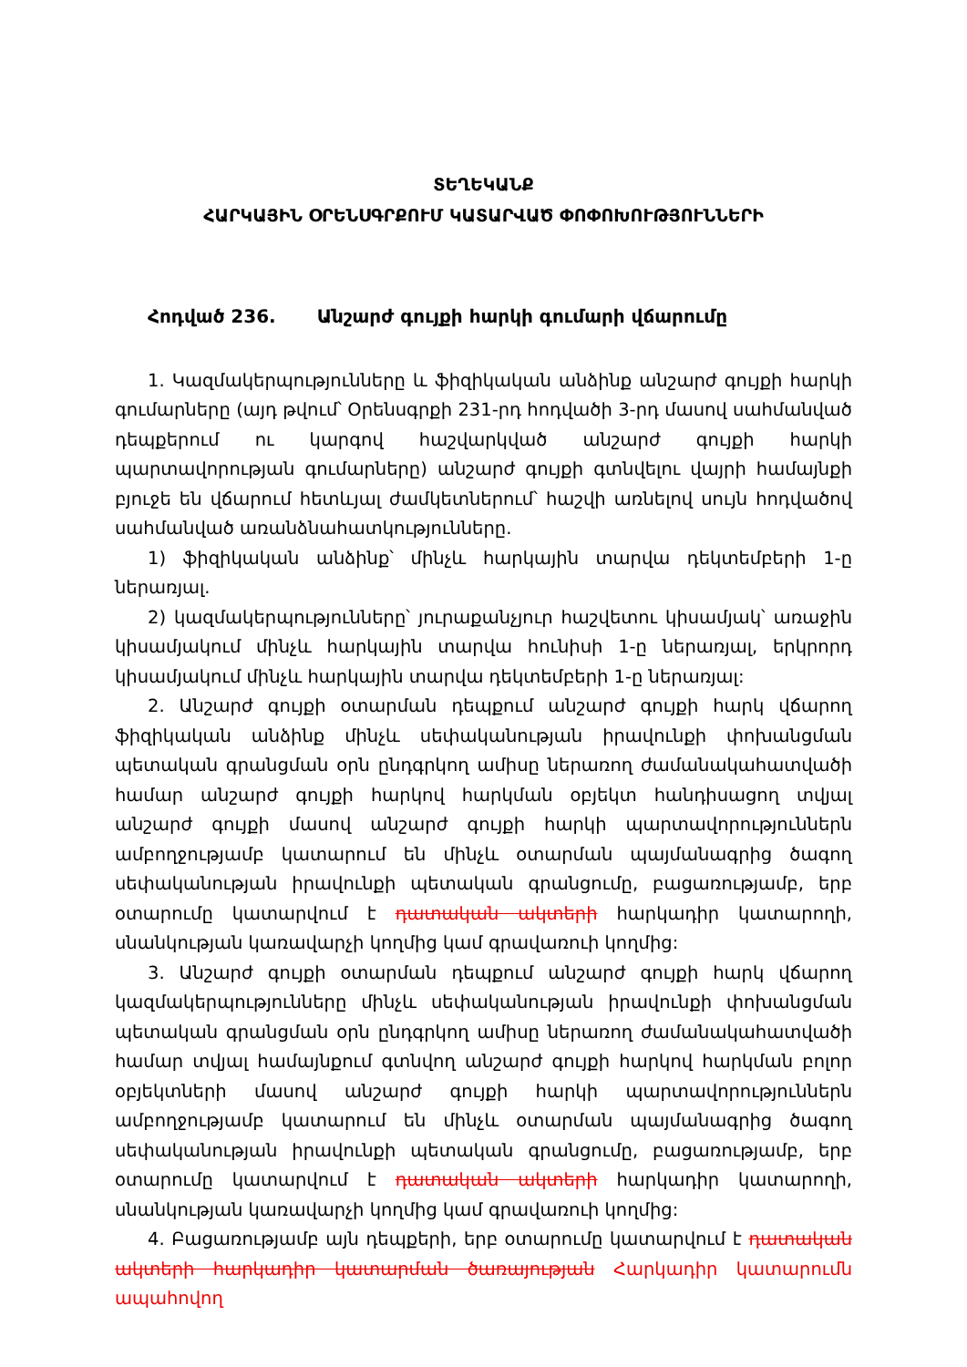ՏԵՂԵԿԱՆՔ
ՀԱՐԿԱՅԻՆ ՕՐԵՆՍԳՐՔՈՒՄ ԿԱՏԱՐՎԱԾ ՓՈՓՈԽՈՒԹՅՈՒՆՆԵՐԻ
Հոդված 236. Անշարժ գույքի հարկի գումարի վճարումը
1. Կազմակերպությունները և ֆիզիկական անձինք անշարժ գույքի հարկի գումարները (այդ թվում՝ Օրենսգրքի 231-րդ հոդվածի 3-րդ մասով սահմանված դեպքերում ու կարգով հաշվարկված անշարժ գույքի հարկի պարտավորության գումարները) անշարժ գույքի գտնվելու վայրի համայնքի բյուջե են վճարում հետևյալ ժամկետներում՝ հաշվի առնելով սույն հոդվածով սահմանված առանձնահատկությունները.
1) ֆիզիկական անձինք՝ մինչև հարկային տարվա դեկտեմբերի 1-ը ներառյալ.
2) կազմակերպությունները՝ յուրաքանչյուր հաշվետու կիսամյակ՝ առաջին կիսամյակում մինչև հարկային տարվա հունիսի 1-ը ներառյալ, երկրորդ կիսամյակում մինչև հարկային տարվա դեկտեմբերի 1-ը ներառյալ:
2. Անշարժ գույքի օտարման դեպքում անշարժ գույքի հարկ վճարող ֆիզիկական անձինք մինչև սեփականության իրավունքի փոխանցման պետական գրանցման օրն ընդգրկող ամիսը ներառող ժամանակահատվածի համար անշարժ գույքի հարկով հարկման օբյեկտ հանդիսացող տվյալ անշարժ գույքի մասով անշարժ գույքի հարկի պարտավորություններն ամբողջությամբ կատարում են մինչև օտարման պայմանագրից ծագող սեփականության իրավունքի պետական գրանցումը, բացառությամբ, երբ օտարումը կատարվում է դատական ակտերի հարկադիր կատարողի, սնանկության կառավարչի կողմից կամ գրավառուի կողմից:
3. Անշարժ գույքի օտարման դեպքում անշարժ գույքի հարկ վճարող կազմակերպությունները մինչև սեփականության իրավունքի փոխանցման պետական գրանցման օրն ընդգրկող ամիսը ներառող ժամանակահատվածի համար տվյալ համայնքում գտնվող անշարժ գույքի հարկով հարկման բոլոր օբյեկտների մասով անշարժ գույքի հարկի պարտավորություններն ամբողջությամբ կատարում են մինչև օտարման պայմանագրից ծագող սեփականության իրավունքի պետական գրանցումը, բացառությամբ, երբ օտարումը կատարվում է դատական ակտերի հարկադիր կատարողի, սնանկության կառավարչի կողմից կամ գրավառուի կողմից:
4. Բացառությամբ այն դեպքերի, երբ օտարումը կատարվում է դատական ակտերի հարկադիր կատարման ծառայության Հարկադիր կատարումն ապահովող